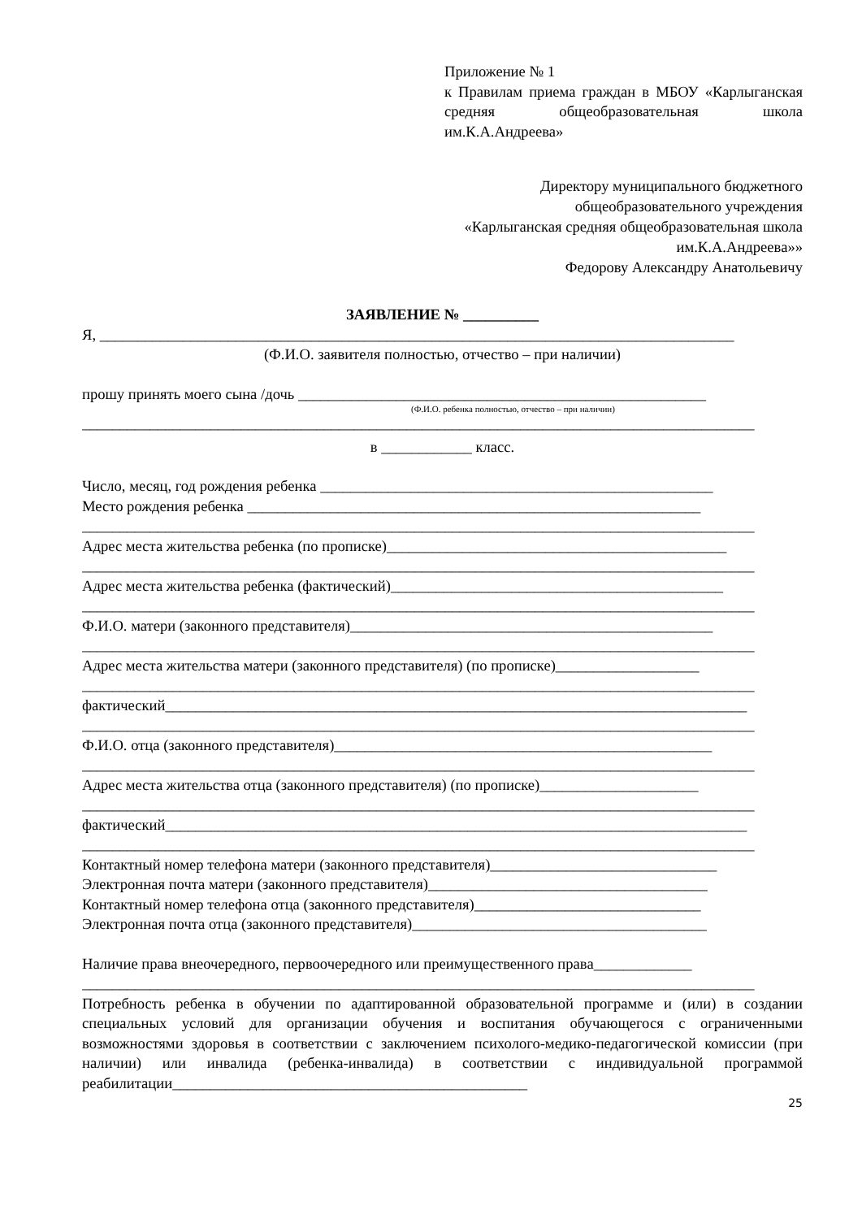Приложение № 1
к Правилам приема граждан в МБОУ «Карлыганская средняя общеобразовательная школа им.К.А.Андреева»
Директору муниципального бюджетного
общеобразовательного учреждения
«Карлыганская средняя общеобразовательная школа
им.К.А.Андреева»»
Федорову Александру Анатольевичу
ЗАЯВЛЕНИЕ № __________
Я, ____________________________________________________________________________________
(Ф.И.О. заявителя полностью, отчество – при наличии)
прошу принять моего сына /дочь ______________________________________________________
(Ф.И.О. ребенка полностью, отчество – при наличии)
_________________________________________________________________________________________
в ____________ класс.
Число, месяц, год рождения ребенка ____________________________________________________
Место рождения ребенка ____________________________________________________________
_________________________________________________________________________________________
Адрес места жительства ребенка (по прописке)_____________________________________________
_________________________________________________________________________________________
Адрес места жительства ребенка (фактический)____________________________________________
_________________________________________________________________________________________
Ф.И.О. матери (законного представителя)________________________________________________
_________________________________________________________________________________________
Адрес места жительства матери (законного представителя) (по прописке)___________________
_________________________________________________________________________________________
фактический_____________________________________________________________________________
_________________________________________________________________________________________
Ф.И.О. отца (законного представителя)__________________________________________________
_________________________________________________________________________________________
Адрес места жительства отца (законного представителя) (по прописке)_____________________
_________________________________________________________________________________________
фактический_____________________________________________________________________________
_________________________________________________________________________________________
Контактный номер телефона матери (законного представителя)______________________________
Электронная почта матери (законного представителя)_____________________________________
Контактный номер телефона отца (законного представителя)______________________________
Электронная почта отца (законного представителя)_______________________________________
Наличие права внеочередного, первоочередного или преимущественного права_____________
_________________________________________________________________________________________
Потребность ребенка в обучении по адаптированной образовательной программе и (или) в создании специальных условий для организации обучения и воспитания обучающегося с ограниченными возможностями здоровья в соответствии с заключением психолого-медико-педагогической комиссии (при наличии) или инвалида (ребенка-инвалида) в соответствии с индивидуальной программой реабилитации_______________________________________________
25